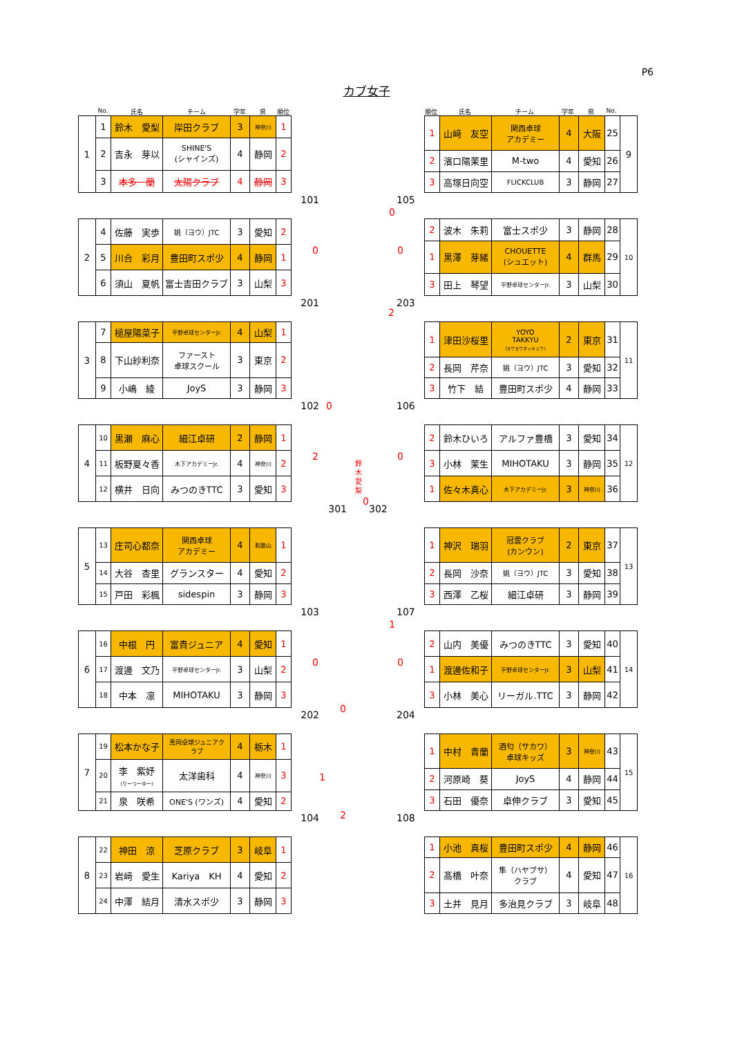P6
カブ女子
No. 氏名 チーム 学年 県 順位 順位 氏名 チーム 学年 県 No.
| 1 | 1 | 鈴木 愛梨 | 岸田クラブ | 3 | 神奈川 | 1 |
| | 2 | 吉永 芽以 | SHINE'S (シャインズ) | 4 | 静岡 | 2 |
| | 3 | 本多 蘭 | 太陽クラブ | 4 | 静岡 | 3 |
101 105
0
| 1 | 山﨑 友空 | 関西卓球 アカデミー | 4 | 大阪 | 25 | 9 |
| 2 | 濱口陽茉里 | M-two | 4 | 愛知 | 26 | |
| 3 | 高塚日向空 | FLICKCLUB | 3 | 静岡 | 27 | |
| 2 | 4 | 佐藤 実歩 | 姚（ヨウ）JTC | 3 | 愛知 | 2 |
| | 5 | 川合 彩月 | 豊田町スポ少 | 4 | 静岡 | 1 |
| | 6 | 須山 夏帆 | 富士吉田クラブ | 3 | 山梨 | 3 |
0 0
201 203
2
| 2 | 波木 朱莉 | 富士スポ少 | 3 | 静岡 | 28 | 10 |
| 1 | 黒澤 芽緒 | CHOUETTE (シュエット) | 4 | 群馬 | 29 | |
| 3 | 田上 琴望 | 平野卓球センターJr. | 3 | 山梨 | 30 | |
| 3 | 7 | 槌屋陽菜子 | 平野卓球センターJr. | 4 | 山梨 | 1 |
| | 8 | 下山紗利奈 | ファースト 卓球スクール | 3 | 東京 | 2 |
| | 9 | 小嶋 綾 | JoyS | 3 | 静岡 | 3 |
102 106 0
| 1 | 津田沙桜里 | YOYO TAKKYU (ヨウヨウタッキュウ) | 2 | 東京 | 31 | 11 |
| 2 | 長岡 芹奈 | 姚（ヨウ）JTC | 3 | 愛知 | 32 | |
| 3 | 竹下 結 | 豊田町スポ少 | 4 | 静岡 | 33 | |
| 4 | 10 | 黒瀬 麻心 | 細江卓研 | 2 | 静岡 | 1 |
| | 11 | 板野夏々香 | 木下アカデミーJr. | 4 | 神奈川 | 2 |
| | 12 | 横井 日向 | みつのきTTC | 3 | 愛知 | 3 |
2 0
鈴木愛梨
0
301 302
| 2 | 鈴木ひいろ | アルファ豊橋 | 3 | 愛知 | 34 | 12 |
| 3 | 小林 茉生 | MIHOTAKU | 3 | 静岡 | 35 | |
| 1 | 佐々木真心 | 木下アカデミーJr. | 3 | 神奈川 | 36 | |
| 5 | 13 | 庄司心都奈 | 関西卓球 アカデミー | 4 | 和歌山 | 1 |
| | 14 | 大谷 杏里 | グランスター | 4 | 愛知 | 2 |
| | 15 | 戸田 彩楓 | sidespin | 3 | 静岡 | 3 |
103 107
1
| 1 | 神沢 瑞羽 | 冠雲クラブ (カンウン) | 2 | 東京 | 37 | 13 |
| 2 | 長岡 沙奈 | 姚（ヨウ）JTC | 3 | 愛知 | 38 | |
| 3 | 西澤 乙桜 | 細江卓研 | 3 | 静岡 | 39 | |
| 6 | 16 | 中根 円 | 富貴ジュニア | 4 | 愛知 | 1 |
| | 17 | 渡邊 文乃 | 平野卓球センターJr. | 3 | 山梨 | 2 |
| | 18 | 中本 凛 | MIHOTAKU | 3 | 静岡 | 3 |
0 0
202 204
0
| 2 | 山内 美優 | みつのきTTC | 3 | 愛知 | 40 | 14 |
| 1 | 渡邊佐和子 | 平野卓球センターJr. | 3 | 山梨 | 41 | |
| 3 | 小林 美心 | リーガル.TTC | 3 | 静岡 | 42 | |
| 7 | 19 | 松本かな子 | 真岡卓球ジュニアク ラブ | 4 | 栃木 | 1 |
| | 20 | 李 紫妤 (りーつーゆー) | 太洋歯科 | 4 | 神奈川 | 3 |
| | 21 | 泉 咲希 | ONE'S (ワンズ) | 4 | 愛知 | 2 |
1
2 104 108
| 1 | 中村 青蘭 | 酒匂（サカワ） 卓球キッズ | 3 | 神奈川 | 43 | 15 |
| 2 | 河原崎 葵 | JoyS | 4 | 静岡 | 44 | |
| 3 | 石田 優奈 | 卓伸クラブ | 3 | 愛知 | 45 | |
| 8 | 22 | 神田 涼 | 芝原クラブ | 3 | 岐阜 | 1 |
| | 23 | 岩﨑 愛生 | Kariya KH | 4 | 愛知 | 2 |
| | 24 | 中澤 結月 | 清水スポ少 | 3 | 静岡 | 3 |
| 1 | 小池 真桜 | 豊田町スポ少 | 4 | 静岡 | 46 | 16 |
| 2 | 髙橋 叶奈 | 隼（ハヤブサ） クラブ | 4 | 愛知 | 47 | |
| 3 | 土井 見月 | 多治見クラブ | 3 | 岐阜 | 48 | |